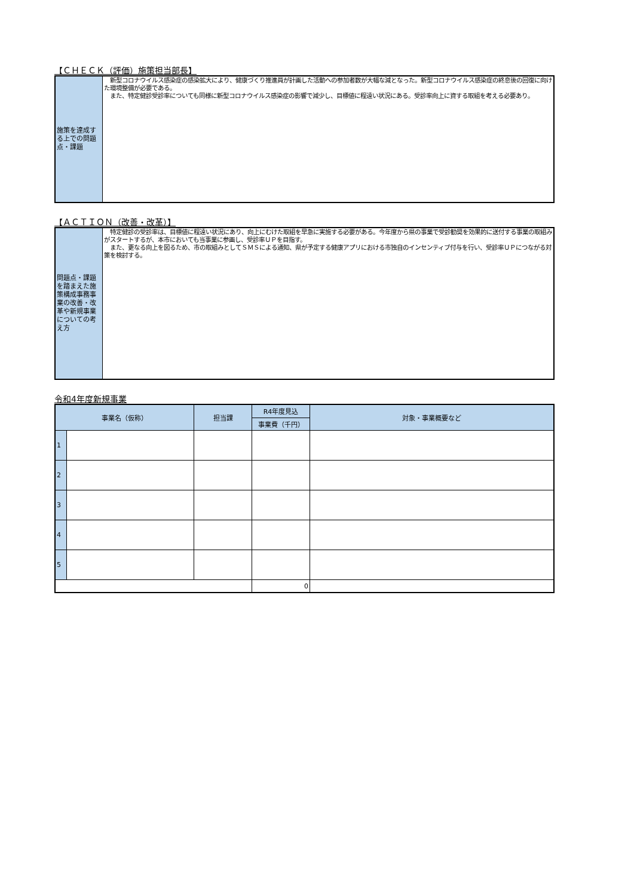【ＣＨＥＣＫ（評価）施策担当部長】
| 施策を達成する上での問題点・課題 | 新型コロナウイルス感染症の感染拡大により、健康づくり推進員が計画した活動への参加者数が大幅な減となった。新型コロナウイルス感染症の終息後の回復に向けた環境整備が必要である。 また、特定健診受診率についても同様に新型コロナウイルス感染症の影響で減少し、目標値に程遠い状況にある。受診率向上に資する取組を考える必要あり。 |
【ＡＣＴＩＯＮ（改善・改革）】
| 問題点・課題を踏まえた施策構成事務事業の改善・改革や新規事業についての考え方 | 特定健診の受診率は、目標値に程遠い状況にあり、向上にむけた取組を早急に実施する必要がある。今年度から県の事業で受診勧奨を効果的に送付する事業の取組みがスタートするが、本市においても当事業に参画し、受診率ＵＰを目指す。 また、更なる向上を図るため、市の取組みとしてＳＭＳによる通知、県が予定する健康アプリにおける市独自のインセンティブ付与を行い、受診率ＵＰにつながる対策を検討する。 |
令和4年度新規事業
| 事業名（仮称） | | 担当課 | R4年度見込 | 対象・事業概要など |
| --- | --- | --- | --- | --- |
| | | | 事業費（千円） | |
| 1 | | | | |
| 2 | | | | |
| 3 | | | | |
| 4 | | | | |
| 5 | | | | |
| | | | 0 | |